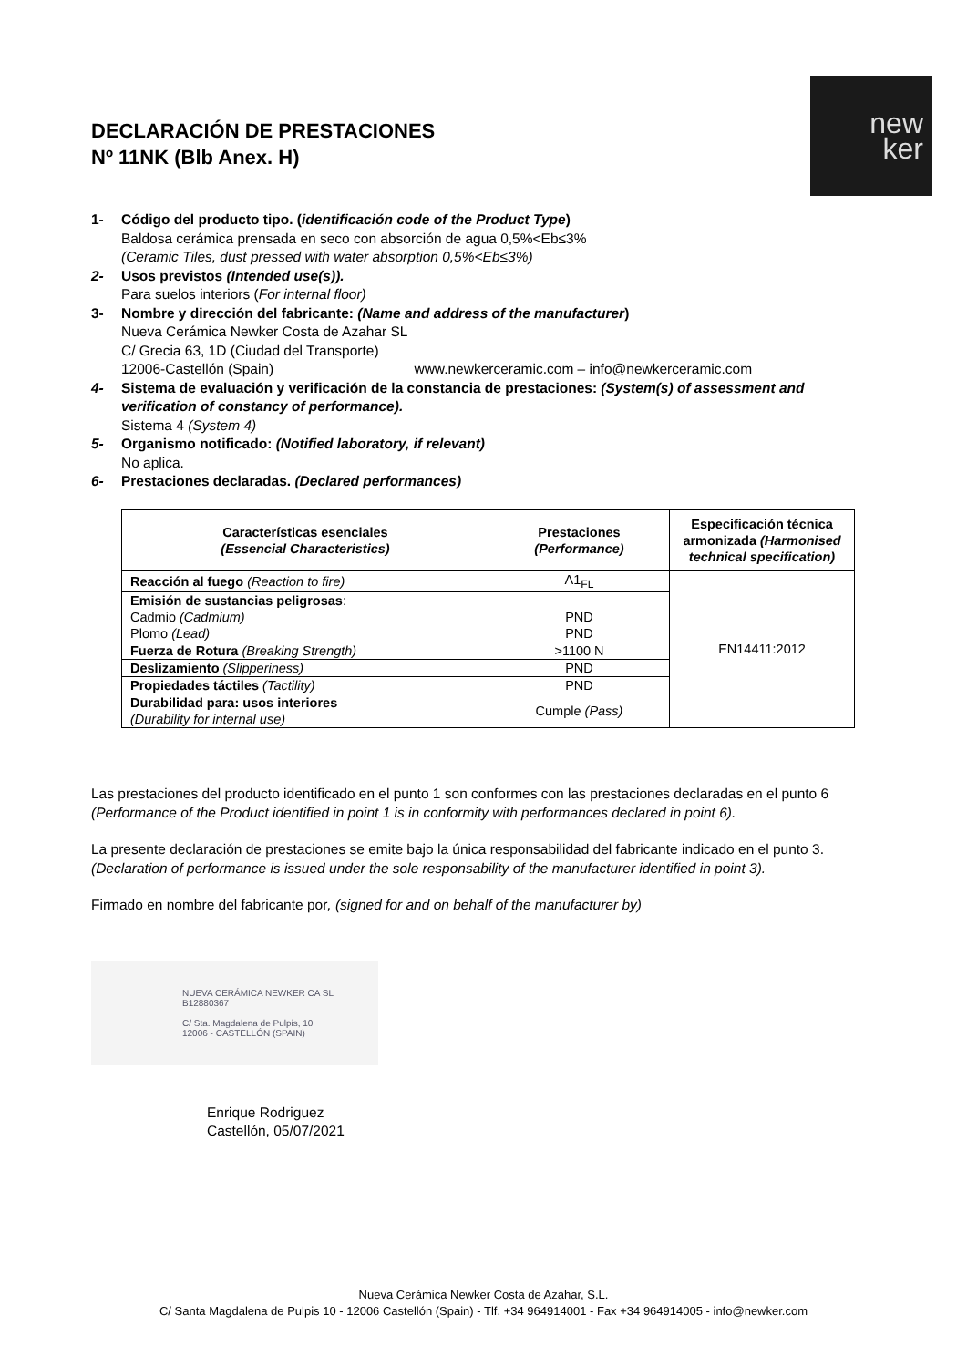DECLARACIÓN DE PRESTACIONES
Nº 11NK (Blb Anex. H)
new
ker
1- Código del producto tipo. (identificación code of the Product Type)
Baldosa cerámica prensada en seco con absorción de agua 0,5%<Eb≤3%
(Ceramic Tiles, dust pressed with water absorption 0,5%<Eb≤3%)
2- Usos previstos (Intended use(s)).
Para suelos interiors (For internal floor)
3- Nombre y dirección del fabricante: (Name and address of the manufacturer)
Nueva Cerámica Newker Costa de Azahar SL
C/ Grecia 63, 1D (Ciudad del Transporte)
12006-Castellón (Spain) www.newkerceramic.com – info@newkerceramic.com
4- Sistema de evaluación y verificación de la constancia de prestaciones: (System(s) of assessment and verification of constancy of performance).
Sistema 4 (System 4)
5- Organismo notificado: (Notified laboratory, if relevant)
No aplica.
6- Prestaciones declaradas. (Declared performances)
| Características esenciales (Essencial Characteristics) | Prestaciones (Performance) | Especificación técnica armonizada (Harmonised technical specification) |
| --- | --- | --- |
| Reacción al fuego (Reaction to fire) | A1<sub>FL</sub> | EN14411:2012 |
| Emisión de sustancias peligrosas : Cadmio (Cadmium) Plomo (Lead) | PND PND | |
| Fuerza de Rotura (Breaking Strength) | >1100 N | |
| Deslizamiento (Slipperiness) | PND | |
| Propiedades táctiles (Tactility) | PND | |
| Durabilidad para: usos interiores (Durability for internal use) | Cumple (Pass) | |
Las prestaciones del producto identificado en el punto 1 son conformes con las prestaciones declaradas en el punto 6 (Performance of the Product identified in point 1 is in conformity with performances declared in point 6).
La presente declaración de prestaciones se emite bajo la única responsabilidad del fabricante indicado en el punto 3. (Declaration of performance is issued under the sole responsability of the manufacturer identified in point 3).
Firmado en nombre del fabricante por, (signed for and on behalf of the manufacturer by)
NUEVA CERÁMICA NEWKER CA SL
B12880367
C/ Sta. Magdalena de Pulpis, 10
12006 - CASTELLÓN (SPAIN)
Enrique Rodriguez
Castellón, 05/07/2021
Nueva Cerámica Newker Costa de Azahar, S.L.
C/ Santa Magdalena de Pulpis 10 - 12006 Castellón (Spain) - Tlf. +34 964914001 - Fax +34 964914005 - info@newker.com